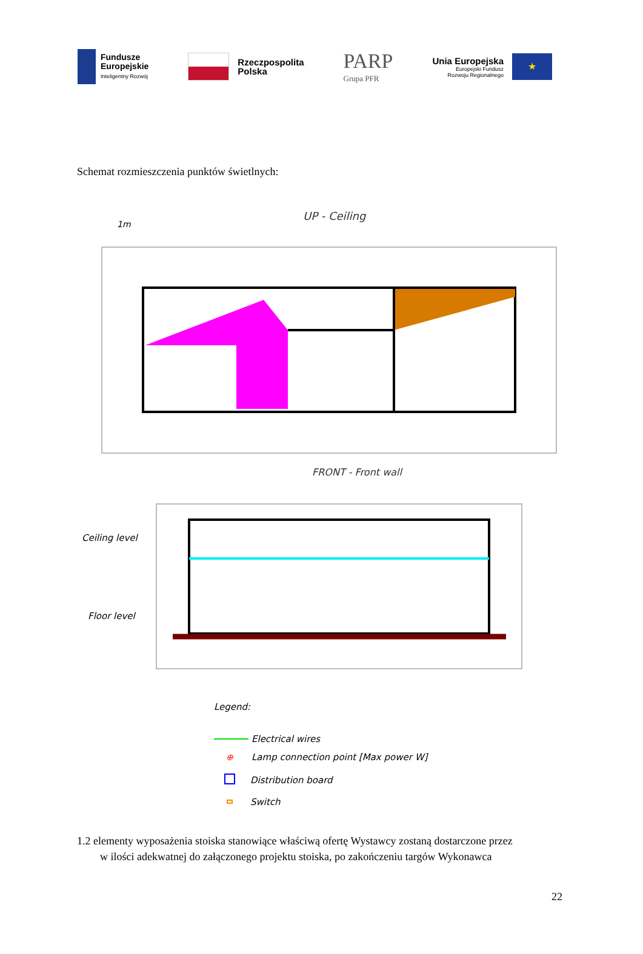Fundusze
Europejskie
Inteligentny Rozwój
Rzeczpospolita
Polska
PARP
Grupa PFR
Unia Europejska
Europejski Fundusz
Rozwoju Regionalnego
★
Schemat rozmieszczenia punktów świetlnych:
UP - Ceiling
1m
FRONT - Front wall
Ceiling level
Floor level
Legend:
Electrical wires
⊕
Lamp connection point [Max power W]
Distribution board
Switch
1.2 elementy wyposażenia stoiska stanowiące właściwą ofertę Wystawcy zostaną dostarczone przez
w ilości adekwatnej do załączonego projektu stoiska, po zakończeniu targów Wykonawca
22